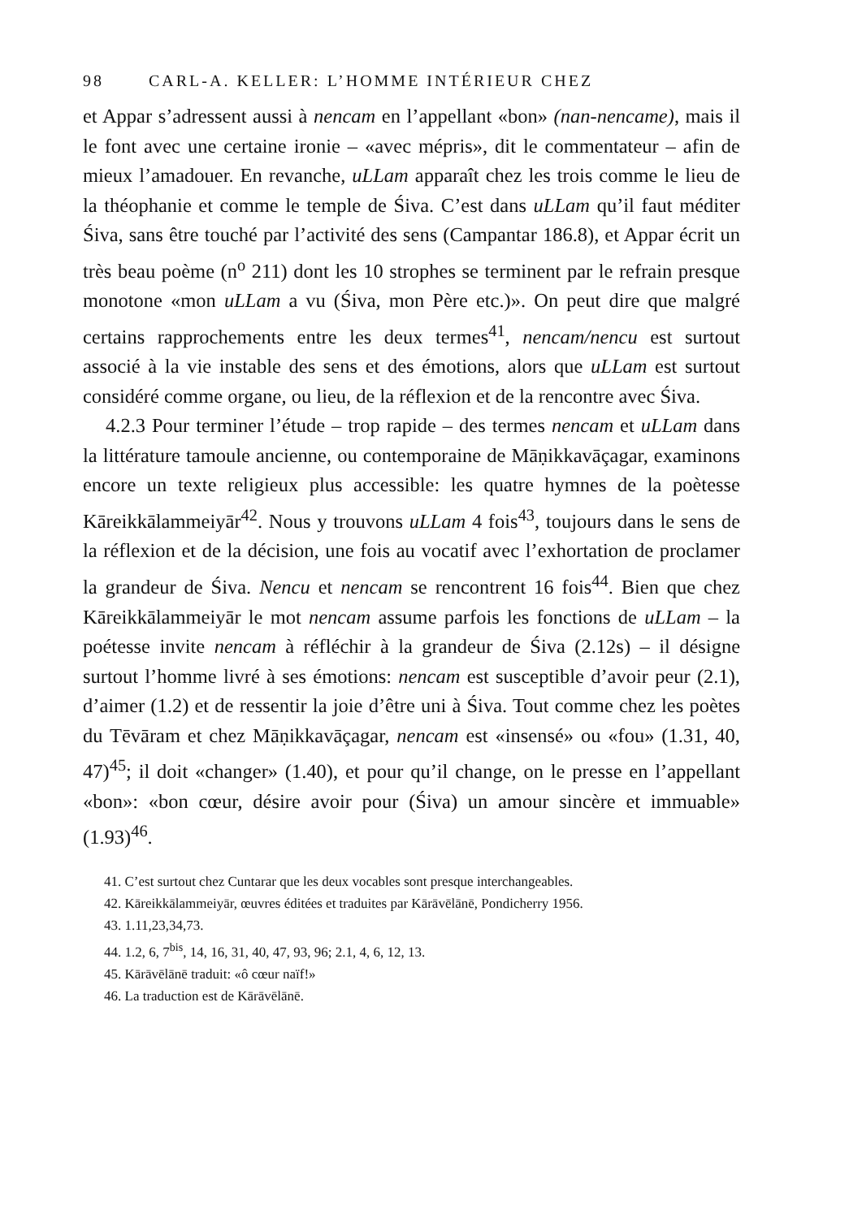98 CARL-A. KELLER: L’HOMME INTÉRIEUR CHEZ
et Appar s’adressent aussi à nencam en l’appellant «bon» (nan-nencame), mais il le font avec une certaine ironie – «avec mépris», dit le commentateur – afin de mieux l’amadouer. En revanche, uLLam apparaît chez les trois comme le lieu de la théophanie et comme le temple de Śiva. C’est dans uLLam qu’il faut méditer Śiva, sans être touché par l’activité des sens (Campantar 186.8), et Appar écrit un très beau poème (n<sup>o</sup> 211) dont les 10 strophes se terminent par le refrain presque monotone «mon uLLam a vu (Śiva, mon Père etc.)». On peut dire que malgré certains rapprochements entre les deux termes<sup>41</sup>, nencam/nencu est surtout associé à la vie instable des sens et des émotions, alors que uLLam est surtout considéré comme organe, ou lieu, de la réflexion et de la rencontre avec Śiva.
4.2.3 Pour terminer l’étude – trop rapide – des termes nencam et uLLam dans la littérature tamoule ancienne, ou contemporaine de Māṇikkavāçagar, examinons encore un texte religieux plus accessible: les quatre hymnes de la poètesse Kāreikkālammeiyār<sup>42</sup>. Nous y trouvons uLLam 4 fois<sup>43</sup>, toujours dans le sens de la réflexion et de la décision, une fois au vocatif avec l’exhortation de proclamer la grandeur de Śiva. Nencu et nencam se rencontrent 16 fois<sup>44</sup>. Bien que chez Kāreikkālammeiyār le mot nencam assume parfois les fonctions de uLLam – la poétesse invite nencam à réfléchir à la grandeur de Śiva (2.12s) – il désigne surtout l’homme livré à ses émotions: nencam est susceptible d’avoir peur (2.1), d’aimer (1.2) et de ressentir la joie d’être uni à Śiva. Tout comme chez les poètes du Tēvāram et chez Māṇikkavāçagar, nencam est «insensé» ou «fou» (1.31, 40, 47)<sup>45</sup>; il doit «changer» (1.40), et pour qu’il change, on le presse en l’appellant «bon»: «bon cœur, désire avoir pour (Śiva) un amour sincère et immuable» (1.93)<sup>46</sup>.
41. C’est surtout chez Cuntarar que les deux vocables sont presque interchangeables.
42. Kāreikkālammeiyār, œuvres éditées et traduites par Kārāvēlānē, Pondicherry 1956.
43. 1.11,23,34,73.
44. 1.2, 6, 7<sup>bis</sup>, 14, 16, 31, 40, 47, 93, 96; 2.1, 4, 6, 12, 13.
45. Kārāvēlānē traduit: «ô cœur naïf!»
46. La traduction est de Kārāvēlānē.